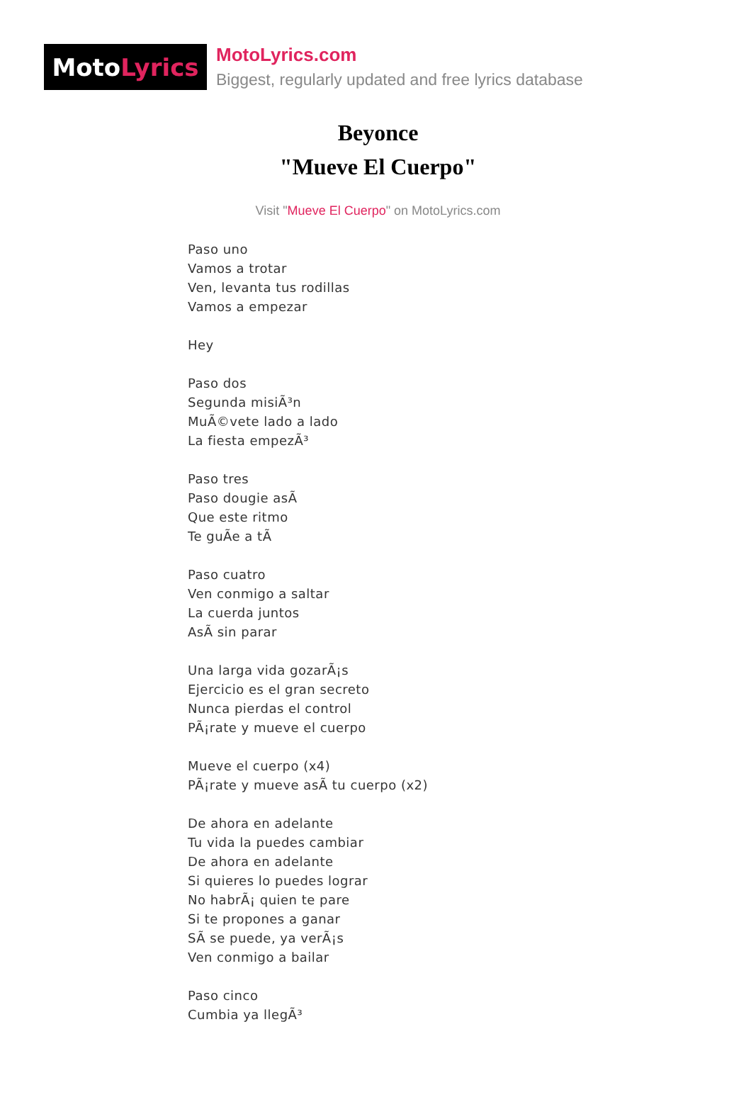Moto Lyrics
MotoLyrics.com
Biggest, regularly updated and free lyrics database
Beyonce
"Mueve El Cuerpo"
Visit "Mueve El Cuerpo" on MotoLyrics.com
Paso uno
Vamos a trotar
Ven, levanta tus rodillas
Vamos a empezar
Hey
Paso dos
Segunda misiÃ³n
MuÃ©vete lado a lado
La fiesta empezÃ³
Paso tres
Paso dougie asÃ
Que este ritmo
Te guÃe a tÃ
Paso cuatro
Ven conmigo a saltar
La cuerda juntos
AsÃ sin parar
Una larga vida gozarÃ¡s
Ejercicio es el gran secreto
Nunca pierdas el control
PÃ¡rate y mueve el cuerpo
Mueve el cuerpo (x4)
PÃ¡rate y mueve asÃ tu cuerpo (x2)
De ahora en adelante
Tu vida la puedes cambiar
De ahora en adelante
Si quieres lo puedes lograr
No habrÃ¡ quien te pare
Si te propones a ganar
SÃ se puede, ya verÃ¡s
Ven conmigo a bailar
Paso cinco
Cumbia ya llegÃ³